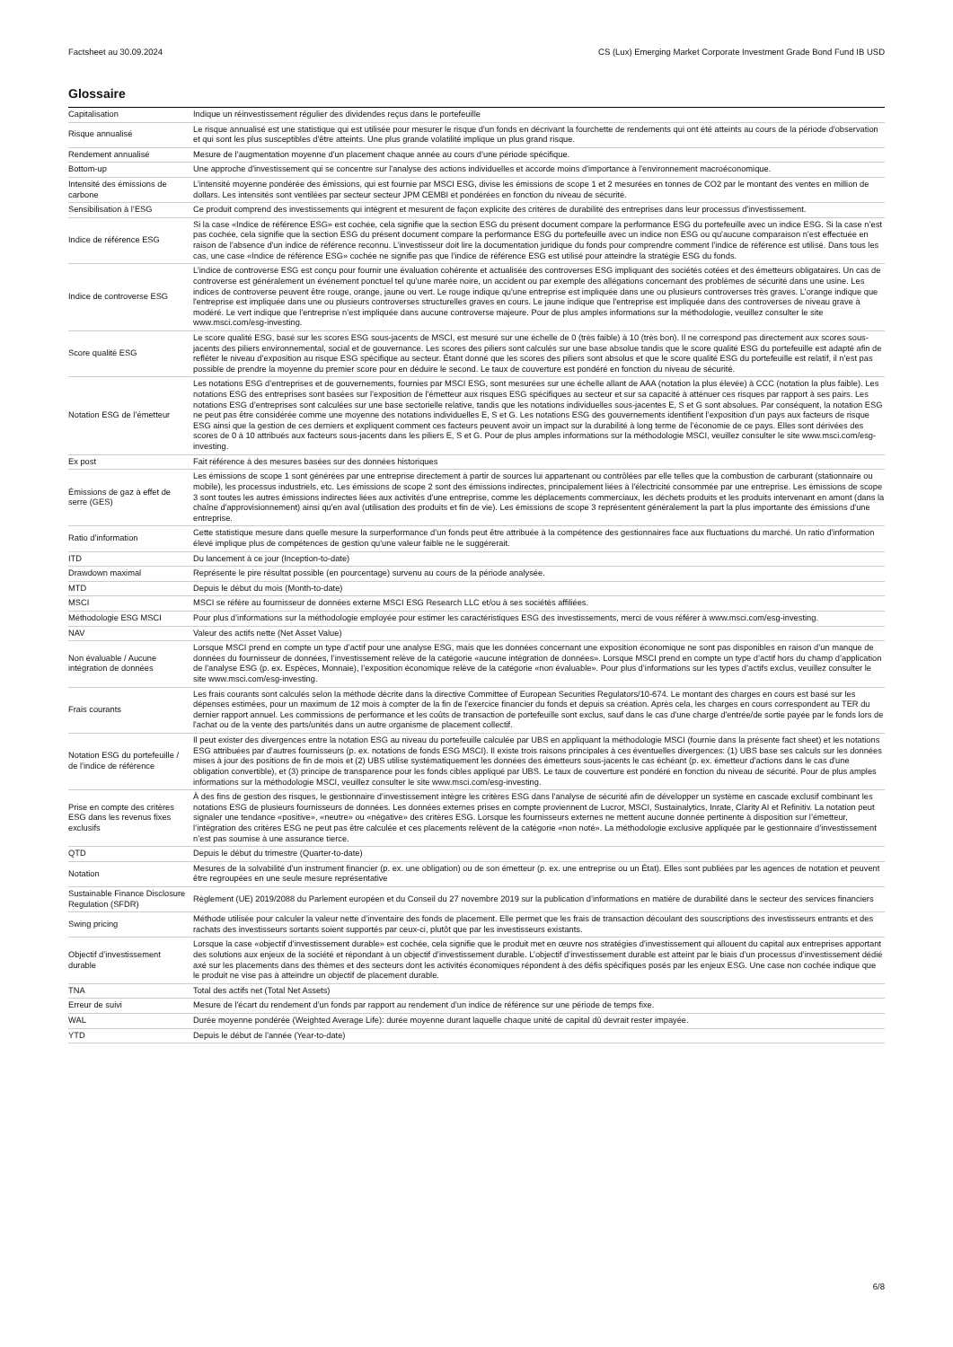Factsheet au 30.09.2024 CS (Lux) Emerging Market Corporate Investment Grade Bond Fund IB USD
Glossaire
| Capitalisation | Indique un réinvestissement régulier des dividendes reçus dans le portefeuille |
| Risque annualisé | Le risque annualisé est une statistique qui est utilisée pour mesurer le risque d'un fonds en décrivant la fourchette de rendements qui ont été atteints au cours de la période d'observation et qui sont les plus susceptibles d'être atteints. Une plus grande volatilité implique un plus grand risque. |
| Rendement annualisé | Mesure de l’augmentation moyenne d’un placement chaque année au cours d’une période spécifique. |
| Bottom-up | Une approche d'investissement qui se concentre sur l'analyse des actions individuelles et accorde moins d'importance à l'environnement macroéconomique. |
| Intensité des émissions de carbone | L’intensité moyenne pondérée des émissions, qui est fournie par MSCI ESG, divise les émissions de scope 1 et 2 mesurées en tonnes de CO2 par le montant des ventes en million de dollars. Les intensités sont ventilées par secteur secteur JPM CEMBI et pondérées en fonction du niveau de sécurité. |
| Sensibilisation à l’ESG | Ce produit comprend des investissements qui intègrent et mesurent de façon explicite des critères de durabilité des entreprises dans leur processus d'investissement. |
| Indice de référence ESG | Si la case «Indice de référence ESG» est cochée, cela signifie que la section ESG du présent document compare la performance ESG du portefeuille avec un indice ESG. Si la case n’est pas cochée, cela signifie que la section ESG du présent document compare la performance ESG du portefeuille avec un indice non ESG ou qu'aucune comparaison n'est effectuée en raison de l'absence d'un indice de référence reconnu. L’investisseur doit lire la documentation juridique du fonds pour comprendre comment l’indice de référence est utilisé. Dans tous les cas, une case «Indice de référence ESG» cochée ne signifie pas que l’indice de référence ESG est utilisé pour atteindre la stratégie ESG du fonds. |
| Indice de controverse ESG | L’indice de controverse ESG est conçu pour fournir une évaluation cohérente et actualisée des controverses ESG impliquant des sociétés cotées et des émetteurs obligataires. Un cas de controverse est généralement un événement ponctuel tel qu’une marée noire, un accident ou par exemple des allégations concernant des problèmes de sécurité dans une usine. Les indices de controverse peuvent être rouge, orange, jaune ou vert. Le rouge indique qu'une entreprise est impliquée dans une ou plusieurs controverses très graves. L'orange indique que l'entreprise est impliquée dans une ou plusieurs controverses structurelles graves en cours. Le jaune indique que l'entreprise est impliquée dans des controverses de niveau grave à modéré. Le vert indique que l'entreprise n’est impliquée dans aucune controverse majeure. Pour de plus amples informations sur la méthodologie, veuillez consulter le site www.msci.com/esg-investing. |
| Score qualité ESG | Le score qualité ESG, basé sur les scores ESG sous-jacents de MSCI, est mesuré sur une échelle de 0 (très faible) à 10 (très bon). Il ne correspond pas directement aux scores sous-jacents des piliers environnemental, social et de gouvernance. Les scores des piliers sont calculés sur une base absolue tandis que le score qualité ESG du portefeuille est adapté afin de refléter le niveau d’exposition au risque ESG spécifique au secteur. Étant donné que les scores des piliers sont absolus et que le score qualité ESG du portefeuille est relatif, il n’est pas possible de prendre la moyenne du premier score pour en déduire le second. Le taux de couverture est pondéré en fonction du niveau de sécurité. |
| Notation ESG de l’émetteur | Les notations ESG d’entreprises et de gouvernements, fournies par MSCI ESG, sont mesurées sur une échelle allant de AAA (notation la plus élevée) à CCC (notation la plus faible). Les notations ESG des entreprises sont basées sur l’exposition de l’émetteur aux risques ESG spécifiques au secteur et sur sa capacité à atténuer ces risques par rapport à ses pairs. Les notations ESG d’entreprises sont calculées sur une base sectorielle relative, tandis que les notations individuelles sous-jacentes E, S et G sont absolues. Par conséquent, la notation ESG ne peut pas être considérée comme une moyenne des notations individuelles E, S et G. Les notations ESG des gouvernements identifient l’exposition d’un pays aux facteurs de risque ESG ainsi que la gestion de ces derniers et expliquent comment ces facteurs peuvent avoir un impact sur la durabilité à long terme de l’économie de ce pays. Elles sont dérivées des scores de 0 à 10 attribués aux facteurs sous-jacents dans les piliers E, S et G. Pour de plus amples informations sur la méthodologie MSCI, veuillez consulter le site www.msci.com/esg-investing. |
| Ex post | Fait référence à des mesures basées sur des données historiques |
| Émissions de gaz à effet de serre (GES) | Les émissions de scope 1 sont générées par une entreprise directement à partir de sources lui appartenant ou contrôlées par elle telles que la combustion de carburant (stationnaire ou mobile), les processus industriels, etc. Les émissions de scope 2 sont des émissions indirectes, principalement liées à l'électricité consommée par une entreprise. Les émissions de scope 3 sont toutes les autres émissions indirectes liées aux activités d'une entreprise, comme les déplacements commerciaux, les déchets produits et les produits intervenant en amont (dans la chaîne d'approvisionnement) ainsi qu'en aval (utilisation des produits et fin de vie). Les émissions de scope 3 représentent généralement la part la plus importante des émissions d'une entreprise. |
| Ratio d’information | Cette statistique mesure dans quelle mesure la surperformance d’un fonds peut être attribuée à la compétence des gestionnaires face aux fluctuations du marché. Un ratio d'information élevé implique plus de compétences de gestion qu'une valeur faible ne le suggérerait. |
| ITD | Du lancement à ce jour (Inception-to-date) |
| Drawdown maximal | Représente le pire résultat possible (en pourcentage) survenu au cours de la période analysée. |
| MTD | Depuis le début du mois (Month-to-date) |
| MSCI | MSCI se réfère au fournisseur de données externe MSCI ESG Research LLC et/ou à ses sociétés affiliées. |
| Méthodologie ESG MSCI | Pour plus d’informations sur la méthodologie employée pour estimer les caractéristiques ESG des investissements, merci de vous référer à www.msci.com/esg-investing. |
| NAV | Valeur des actifs nette (Net Asset Value) |
| Non évaluable / Aucune intégration de données | Lorsque MSCI prend en compte un type d’actif pour une analyse ESG, mais que les données concernant une exposition économique ne sont pas disponibles en raison d’un manque de données du fournisseur de données, l’investissement relève de la catégorie «aucune intégration de données». Lorsque MSCI prend en compte un type d’actif hors du champ d’application de l’analyse ESG (p. ex. Espèces, Monnaie), l’exposition économique relève de la catégorie «non évaluable». Pour plus d’informations sur les types d’actifs exclus, veuillez consulter le site www.msci.com/esg-investing. |
| Frais courants | Les frais courants sont calculés selon la méthode décrite dans la directive Committee of European Securities Regulators/10-674. Le montant des charges en cours est basé sur les dépenses estimées, pour un maximum de 12 mois à compter de la fin de l'exercice financier du fonds et depuis sa création. Après cela, les charges en cours correspondent au TER du dernier rapport annuel. Les commissions de performance et les coûts de transaction de portefeuille sont exclus, sauf dans le cas d'une charge d'entrée/de sortie payée par le fonds lors de l'achat ou de la vente des parts/unités dans un autre organisme de placement collectif. |
| Notation ESG du portefeuille / de l’indice de référence | Il peut exister des divergences entre la notation ESG au niveau du portefeuille calculée par UBS en appliquant la méthodologie MSCI (fournie dans la présente fact sheet) et les notations ESG attribuées par d’autres fournisseurs (p. ex. notations de fonds ESG MSCI). Il existe trois raisons principales à ces éventuelles divergences: (1) UBS base ses calculs sur les données mises à jour des positions de fin de mois et (2) UBS utilise systématiquement les données des émetteurs sous-jacents le cas échéant (p. ex. émetteur d'actions dans le cas d'une obligation convertible), et (3) principe de transparence pour les fonds cibles appliqué par UBS. Le taux de couverture est pondéré en fonction du niveau de sécurité. Pour de plus amples informations sur la méthodologie MSCI, veuillez consulter le site www.msci.com/esg-investing. |
| Prise en compte des critères ESG dans les revenus fixes exclusifs | À des fins de gestion des risques, le gestionnaire d’investissement intègre les critères ESG dans l’analyse de sécurité afin de développer un système en cascade exclusif combinant les notations ESG de plusieurs fournisseurs de données. Les données externes prises en compte proviennent de Lucror, MSCI, Sustainalytics, Inrate, Clarity AI et Refinitiv. La notation peut signaler une tendance «positive», «neutre» ou «négative» des critères ESG. Lorsque les fournisseurs externes ne mettent aucune donnée pertinente à disposition sur l’émetteur, l’intégration des critères ESG ne peut pas être calculée et ces placements relèvent de la catégorie «non noté». La méthodologie exclusive appliquée par le gestionnaire d’investissement n’est pas soumise à une assurance tierce. |
| QTD | Depuis le début du trimestre (Quarter-to-date) |
| Notation | Mesures de la solvabilité d’un instrument financier (p. ex. une obligation) ou de son émetteur (p. ex. une entreprise ou un État). Elles sont publiées par les agences de notation et peuvent être regroupées en une seule mesure représentative |
| Sustainable Finance Disclosure Regulation (SFDR) | Règlement (UE) 2019/2088 du Parlement européen et du Conseil du 27 novembre 2019 sur la publication d’informations en matière de durabilité dans le secteur des services financiers |
| Swing pricing | Méthode utilisée pour calculer la valeur nette d’inventaire des fonds de placement. Elle permet que les frais de transaction découlant des souscriptions des investisseurs entrants et des rachats des investisseurs sortants soient supportés par ceux-ci, plutôt que par les investisseurs existants. |
| Objectif d’investissement durable | Lorsque la case «objectif d’investissement durable» est cochée, cela signifie que le produit met en œuvre nos stratégies d’investissement qui allouent du capital aux entreprises apportant des solutions aux enjeux de la société et répondant à un objectif d’investissement durable. L’objectif d’investissement durable est atteint par le biais d’un processus d’investissement dédié axé sur les placements dans des thèmes et des secteurs dont les activités économiques répondent à des défis spécifiques posés par les enjeux ESG. Une case non cochée indique que le produit ne vise pas à atteindre un objectif de placement durable. |
| TNA | Total des actifs net (Total Net Assets) |
| Erreur de suivi | Mesure de l'écart du rendement d'un fonds par rapport au rendement d'un indice de référence sur une période de temps fixe. |
| WAL | Durée moyenne pondérée (Weighted Average Life): durée moyenne durant laquelle chaque unité de capital dû devrait rester impayée. |
| YTD | Depuis le début de l'année (Year-to-date) |
6/8